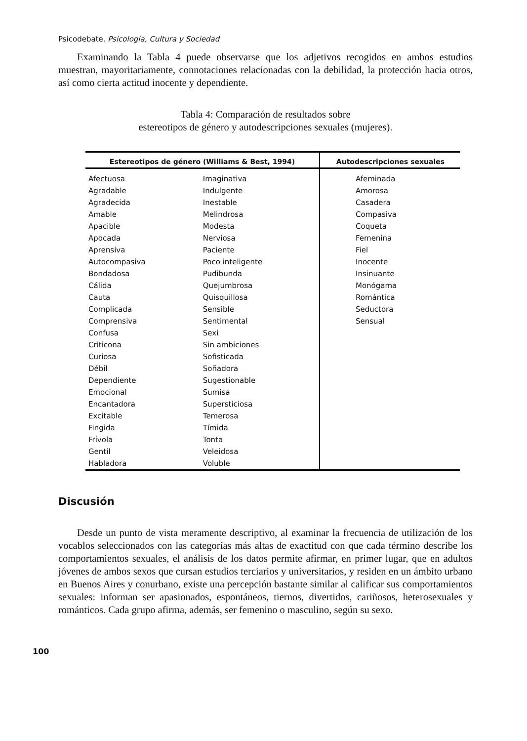Psicodebate. Psicología, Cultura y Sociedad
Examinando la Tabla 4 puede observarse que los adjetivos recogidos en ambos estudios muestran, mayoritariamente, connotaciones relacionadas con la debilidad, la protección hacia otros, así como cierta actitud inocente y dependiente.
Tabla 4: Comparación de resultados sobre
estereotipos de género y autodescripciones sexuales (mujeres).
| Estereotipos de género (Williams & Best, 1994) | | Autodescripciones sexuales |
| --- | --- | --- |
| Afectuosa Agradable Agradecida Amable Apacible Apocada Aprensiva Autocompasiva Bondadosa Cálida Cauta Complicada Comprensiva Confusa Criticona Curiosa Débil Dependiente Emocional Encantadora Excitable Fingida Frívola Gentil Habladora | Imaginativa Indulgente Inestable Melindrosa Modesta Nerviosa Paciente Poco inteligente Pudibunda Quejumbrosa Quisquillosa Sensible Sentimental Sexi Sin ambiciones Sofisticada Soñadora Sugestionable Sumisa Supersticiosa Temerosa Tímida Tonta Veleidosa Voluble | Afeminada Amorosa Casadera Compasiva Coqueta Femenina Fiel Inocente Insinuante Monógama Romántica Seductora Sensual |
Discusión
Desde un punto de vista meramente descriptivo, al examinar la frecuencia de utilización de los vocablos seleccionados con las categorías más altas de exactitud con que cada término describe los comportamientos sexuales, el análisis de los datos permite afirmar, en primer lugar, que en adultos jóvenes de ambos sexos que cursan estudios terciarios y universitarios, y residen en un ámbito urbano en Buenos Aires y conurbano, existe una percepción bastante similar al calificar sus comportamientos sexuales: informan ser apasionados, espontáneos, tiernos, divertidos, cariñosos, heterosexuales y románticos. Cada grupo afirma, además, ser femenino o masculino, según su sexo.
100